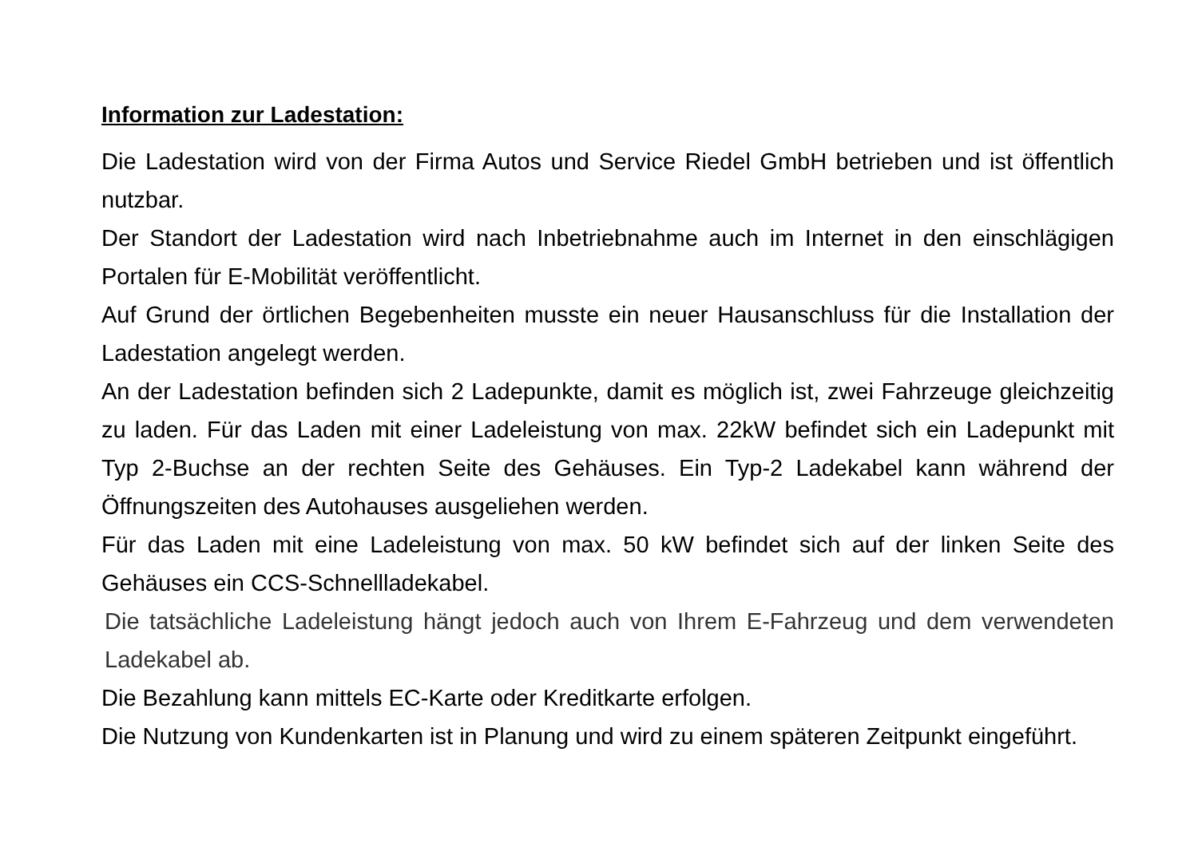Information zur Ladestation:
Die Ladestation wird von der Firma Autos und Service Riedel GmbH betrieben und ist öffentlich nutzbar.
Der Standort der Ladestation wird nach Inbetriebnahme auch im Internet in den einschlägigen Portalen für E-Mobilität veröffentlicht.
Auf Grund der örtlichen Begebenheiten musste ein neuer Hausanschluss für die Installation der Ladestation angelegt werden.
An der Ladestation befinden sich 2 Ladepunkte, damit es möglich ist, zwei Fahrzeuge gleichzeitig zu laden. Für das Laden mit einer Ladeleistung von max. 22kW befindet sich ein Ladepunkt mit Typ 2-Buchse an der rechten Seite des Gehäuses. Ein Typ-2 Ladekabel kann während der Öffnungszeiten des Autohauses ausgeliehen werden.
Für das Laden mit eine Ladeleistung von max. 50 kW befindet sich auf der linken Seite des Gehäuses ein CCS-Schnellladekabel.
Die tatsächliche Ladeleistung hängt jedoch auch von Ihrem E-Fahrzeug und dem verwendeten Ladekabel ab.
Die Bezahlung kann mittels EC-Karte oder Kreditkarte erfolgen.
Die Nutzung von Kundenkarten ist in Planung und wird zu einem späteren Zeitpunkt eingeführt.